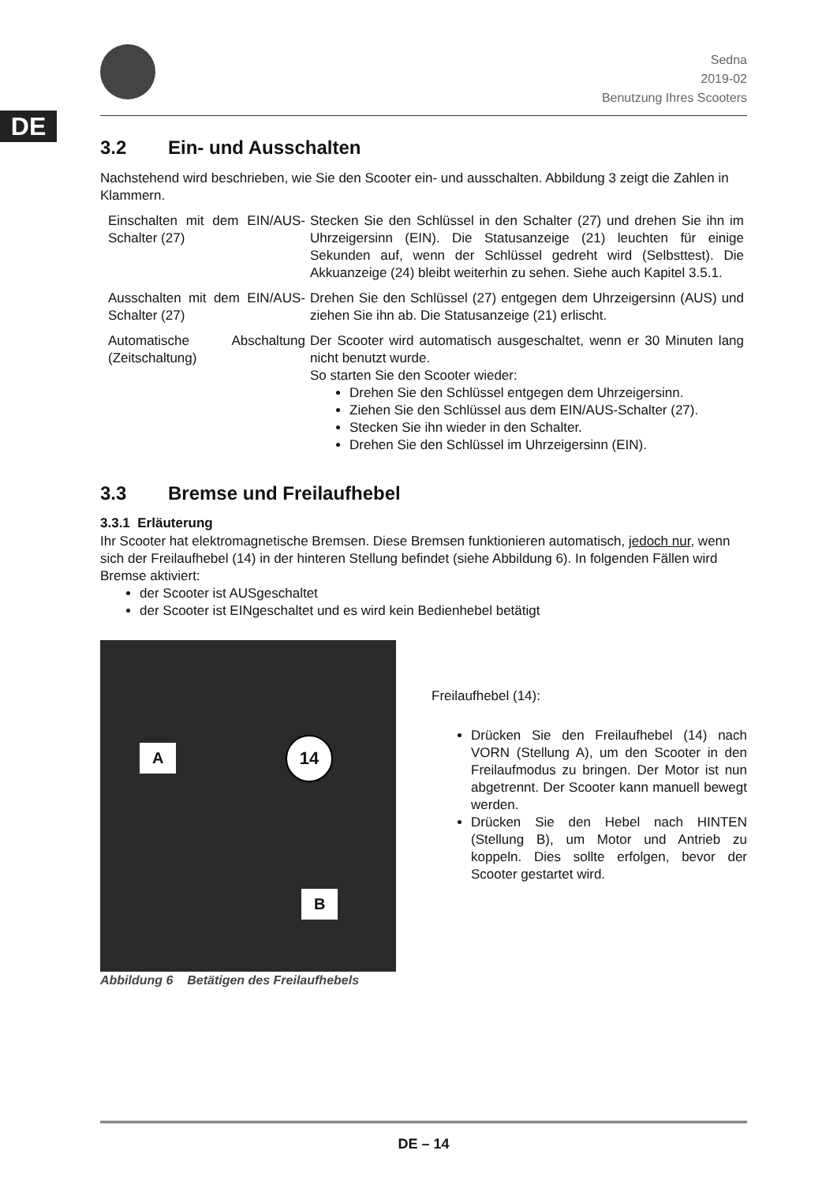DE
Sedna
2019-02
Benutzung Ihres Scooters
3.2 Ein- und Ausschalten
Nachstehend wird beschrieben, wie Sie den Scooter ein- und ausschalten. Abbildung 3 zeigt die Zahlen in Klammern.
| Einschalten mit dem EIN/AUS-Schalter (27) | Stecken Sie den Schlüssel in den Schalter (27) und drehen Sie ihn im Uhrzeigersinn (EIN). Die Statusanzeige (21) leuchten für einige Sekunden auf, wenn der Schlüssel gedreht wird (Selbsttest). Die Akkuanzeige (24) bleibt weiterhin zu sehen. Siehe auch Kapitel 3.5.1. |
| Ausschalten mit dem EIN/AUS-Schalter (27) | Drehen Sie den Schlüssel (27) entgegen dem Uhrzeigersinn (AUS) und ziehen Sie ihn ab. Die Statusanzeige (21) erlischt. |
| Automatische Abschaltung (Zeitschaltung) | Der Scooter wird automatisch ausgeschaltet, wenn er 30 Minuten lang nicht benutzt wurde. So starten Sie den Scooter wieder: Drehen Sie den Schlüssel entgegen dem Uhrzeigersinn. Ziehen Sie den Schlüssel aus dem EIN/AUS-Schalter (27). Stecken Sie ihn wieder in den Schalter. Drehen Sie den Schlüssel im Uhrzeigersinn (EIN). |
3.3 Bremse und Freilaufhebel
3.3.1 Erläuterung
Ihr Scooter hat elektromagnetische Bremsen. Diese Bremsen funktionieren automatisch, jedoch nur, wenn sich der Freilaufhebel (14) in der hinteren Stellung befindet (siehe Abbildung 6). In folgenden Fällen wird Bremse aktiviert:
der Scooter ist AUSgeschaltet
der Scooter ist EINgeschaltet und es wird kein Bedienhebel betätigt
A 14
B
Abbildung 6 Betätigen des Freilaufhebels
Freilaufhebel (14):
Drücken Sie den Freilaufhebel (14) nach VORN (Stellung A), um den Scooter in den Freilaufmodus zu bringen. Der Motor ist nun abgetrennt. Der Scooter kann manuell bewegt werden.
Drücken Sie den Hebel nach HINTEN (Stellung B), um Motor und Antrieb zu koppeln. Dies sollte erfolgen, bevor der Scooter gestartet wird.
DE – 14